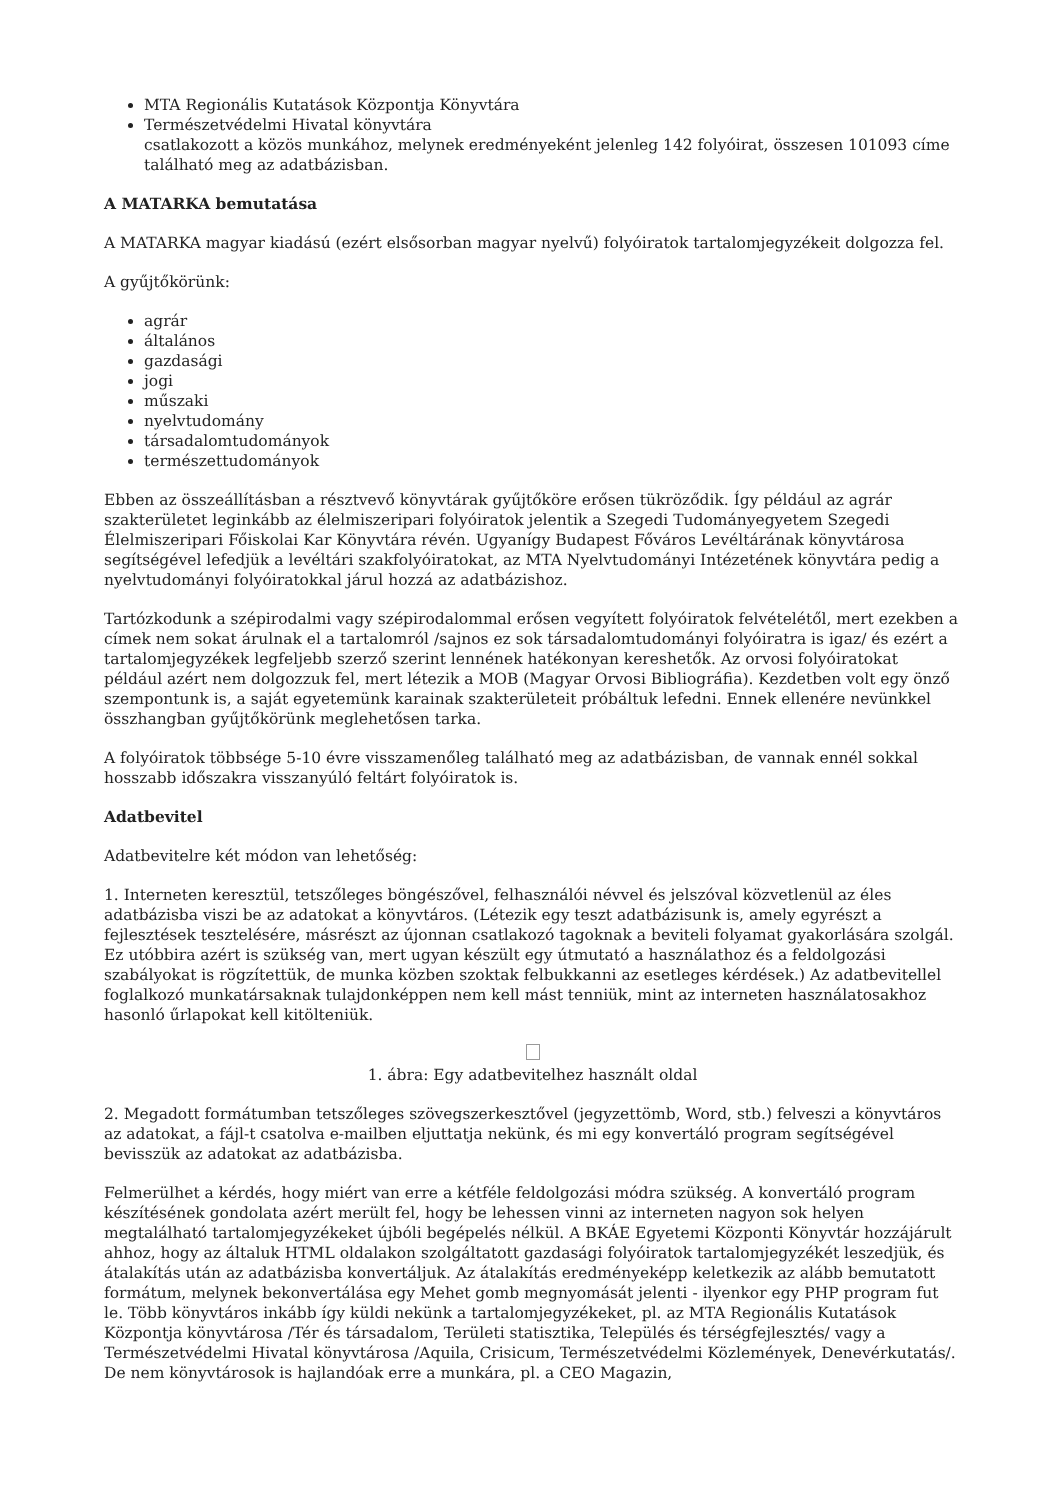MTA Regionális Kutatások Központja Könyvtára
Természetvédelmi Hivatal könyvtára
csatlakozott a közös munkához, melynek eredményeként jelenleg 142 folyóirat, összesen 101093 címe található meg az adatbázisban.
A MATARKA bemutatása
A MATARKA magyar kiadású (ezért elsősorban magyar nyelvű) folyóiratok tartalomjegyzékeit dolgozza fel.
A gyűjtőkörünk:
agrár
általános
gazdasági
jogi
műszaki
nyelvtudomány
társadalomtudományok
természettudományok
Ebben az összeállításban a résztvevő könyvtárak gyűjtőköre erősen tükröződik. Így például az agrár szakterületet leginkább az élelmiszeripari folyóiratok jelentik a Szegedi Tudományegyetem Szegedi Élelmiszeripari Főiskolai Kar Könyvtára révén. Ugyanígy Budapest Főváros Levéltárának könyvtárosa segítségével lefedjük a levéltári szakfolyóiratokat, az MTA Nyelvtudományi Intézetének könyvtára pedig a nyelvtudományi folyóiratokkal járul hozzá az adatbázishoz.
Tartózkodunk a szépirodalmi vagy szépirodalommal erősen vegyített folyóiratok felvételétől, mert ezekben a címek nem sokat árulnak el a tartalomról /sajnos ez sok társadalomtudományi folyóiratra is igaz/ és ezért a tartalomjegyzékek legfeljebb szerző szerint lennének hatékonyan kereshetők. Az orvosi folyóiratokat például azért nem dolgozzuk fel, mert létezik a MOB (Magyar Orvosi Bibliográfia). Kezdetben volt egy önző szempontunk is, a saját egyetemünk karainak szakterületeit próbáltuk lefedni. Ennek ellenére nevünkkel összhangban gyűjtőkörünk meglehetősen tarka.
A folyóiratok többsége 5-10 évre visszamenőleg található meg az adatbázisban, de vannak ennél sokkal hosszabb időszakra visszanyúló feltárt folyóiratok is.
Adatbevitel
Adatbevitelre két módon van lehetőség:
1. Interneten keresztül, tetszőleges böngészővel, felhasználói névvel és jelszóval közvetlenül az éles adatbázisba viszi be az adatokat a könyvtáros. (Létezik egy teszt adatbázisunk is, amely egyrészt a fejlesztések tesztelésére, másrészt az újonnan csatlakozó tagoknak a beviteli folyamat gyakorlására szolgál. Ez utóbbira azért is szükség van, mert ugyan készült egy útmutató a használathoz és a feldolgozási szabályokat is rögzítettük, de munka közben szoktak felbukkanni az esetleges kérdések.) Az adatbevitellel foglalkozó munkatársaknak tulajdonképpen nem kell mást tenniük, mint az interneten használatosakhoz hasonló űrlapokat kell kitölteniük.
1. ábra: Egy adatbevitelhez használt oldal
2. Megadott formátumban tetszőleges szövegszerkesztővel (jegyzettömb, Word, stb.) felveszi a könyvtáros az adatokat, a fájl-t csatolva e-mailben eljuttatja nekünk, és mi egy konvertáló program segítségével bevisszük az adatokat az adatbázisba.
Felmerülhet a kérdés, hogy miért van erre a kétféle feldolgozási módra szükség. A konvertáló program készítésének gondolata azért merült fel, hogy be lehessen vinni az interneten nagyon sok helyen megtalálható tartalomjegyzékeket újbóli begépelés nélkül. A BKÁE Egyetemi Központi Könyvtár hozzájárult ahhoz, hogy az általuk HTML oldalakon szolgáltatott gazdasági folyóiratok tartalomjegyzékét leszedjük, és átalakítás után az adatbázisba konvertáljuk. Az átalakítás eredményeképp keletkezik az alább bemutatott formátum, melynek bekonvertálása egy Mehet gomb megnyomását jelenti - ilyenkor egy PHP program fut le. Több könyvtáros inkább így küldi nekünk a tartalomjegyzékeket, pl. az MTA Regionális Kutatások Központja könyvtárosa /Tér és társadalom, Területi statisztika, Település és térségfejlesztés/ vagy a Természetvédelmi Hivatal könyvtárosa /Aquila, Crisicum, Természetvédelmi Közlemények, Denevérkutatás/. De nem könyvtárosok is hajlandóak erre a munkára, pl. a CEO Magazin,